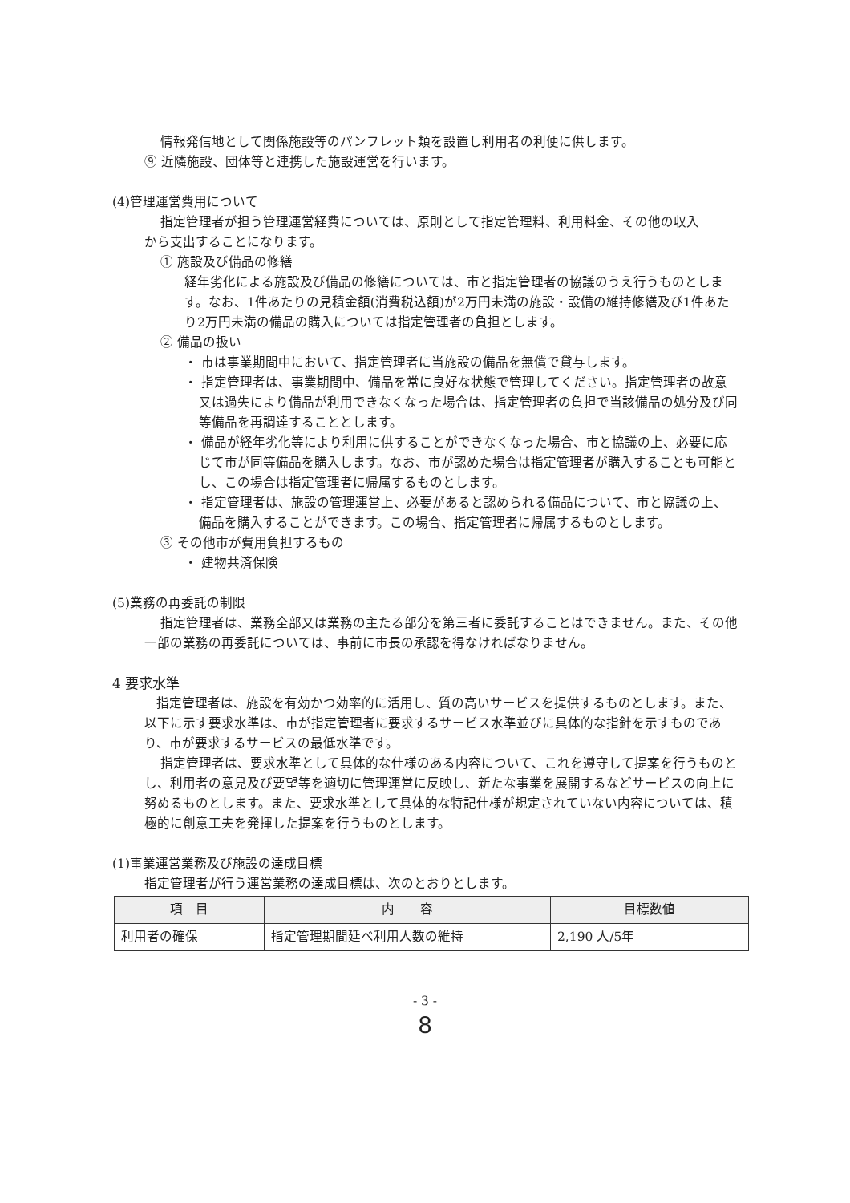情報発信地として関係施設等のパンフレット類を設置し利用者の利便に供します。
⑨ 近隣施設、団体等と連携した施設運営を行います。
(4)管理運営費用について
指定管理者が担う管理運営経費については、原則として指定管理料、利用料金、その他の収入
から支出することになります。
① 施設及び備品の修繕
経年劣化による施設及び備品の修繕については、市と指定管理者の協議のうえ行うものとします。なお、1件あたりの見積金額(消費税込額)が2万円未満の施設・設備の維持修繕及び1件あたり2万円未満の備品の購入については指定管理者の負担とします。
② 備品の扱い
・ 市は事業期間中において、指定管理者に当施設の備品を無償で貸与します。
・ 指定管理者は、事業期間中、備品を常に良好な状態で管理してください。指定管理者の故意又は過失により備品が利用できなくなった場合は、指定管理者の負担で当該備品の処分及び同等備品を再調達することとします。
・ 備品が経年劣化等により利用に供することができなくなった場合、市と協議の上、必要に応じて市が同等備品を購入します。なお、市が認めた場合は指定管理者が購入することも可能とし、この場合は指定管理者に帰属するものとします。
・ 指定管理者は、施設の管理運営上、必要があると認められる備品について、市と協議の上、備品を購入することができます。この場合、指定管理者に帰属するものとします。
③ その他市が費用負担するもの
・ 建物共済保険
(5)業務の再委託の制限
指定管理者は、業務全部又は業務の主たる部分を第三者に委託することはできません。また、その他一部の業務の再委託については、事前に市長の承認を得なければなりません。
4 要求水準
指定管理者は、施設を有効かつ効率的に活用し、質の高いサービスを提供するものとします。また、以下に示す要求水準は、市が指定管理者に要求するサービス水準並びに具体的な指針を示すものであり、市が要求するサービスの最低水準です。
指定管理者は、要求水準として具体的な仕様のある内容について、これを遵守して提案を行うものとし、利用者の意見及び要望等を適切に管理運営に反映し、新たな事業を展開するなどサービスの向上に努めるものとします。また、要求水準として具体的な特記仕様が規定されていない内容については、積極的に創意工夫を発揮した提案を行うものとします。
(1)事業運営業務及び施設の達成目標
指定管理者が行う運営業務の達成目標は、次のとおりとします。
| 項 目 | 内 容 | 目標数値 |
| --- | --- | --- |
| 利用者の確保 | 指定管理期間延べ利用人数の維持 | 2,190 人/5年 |
- 3 -
8